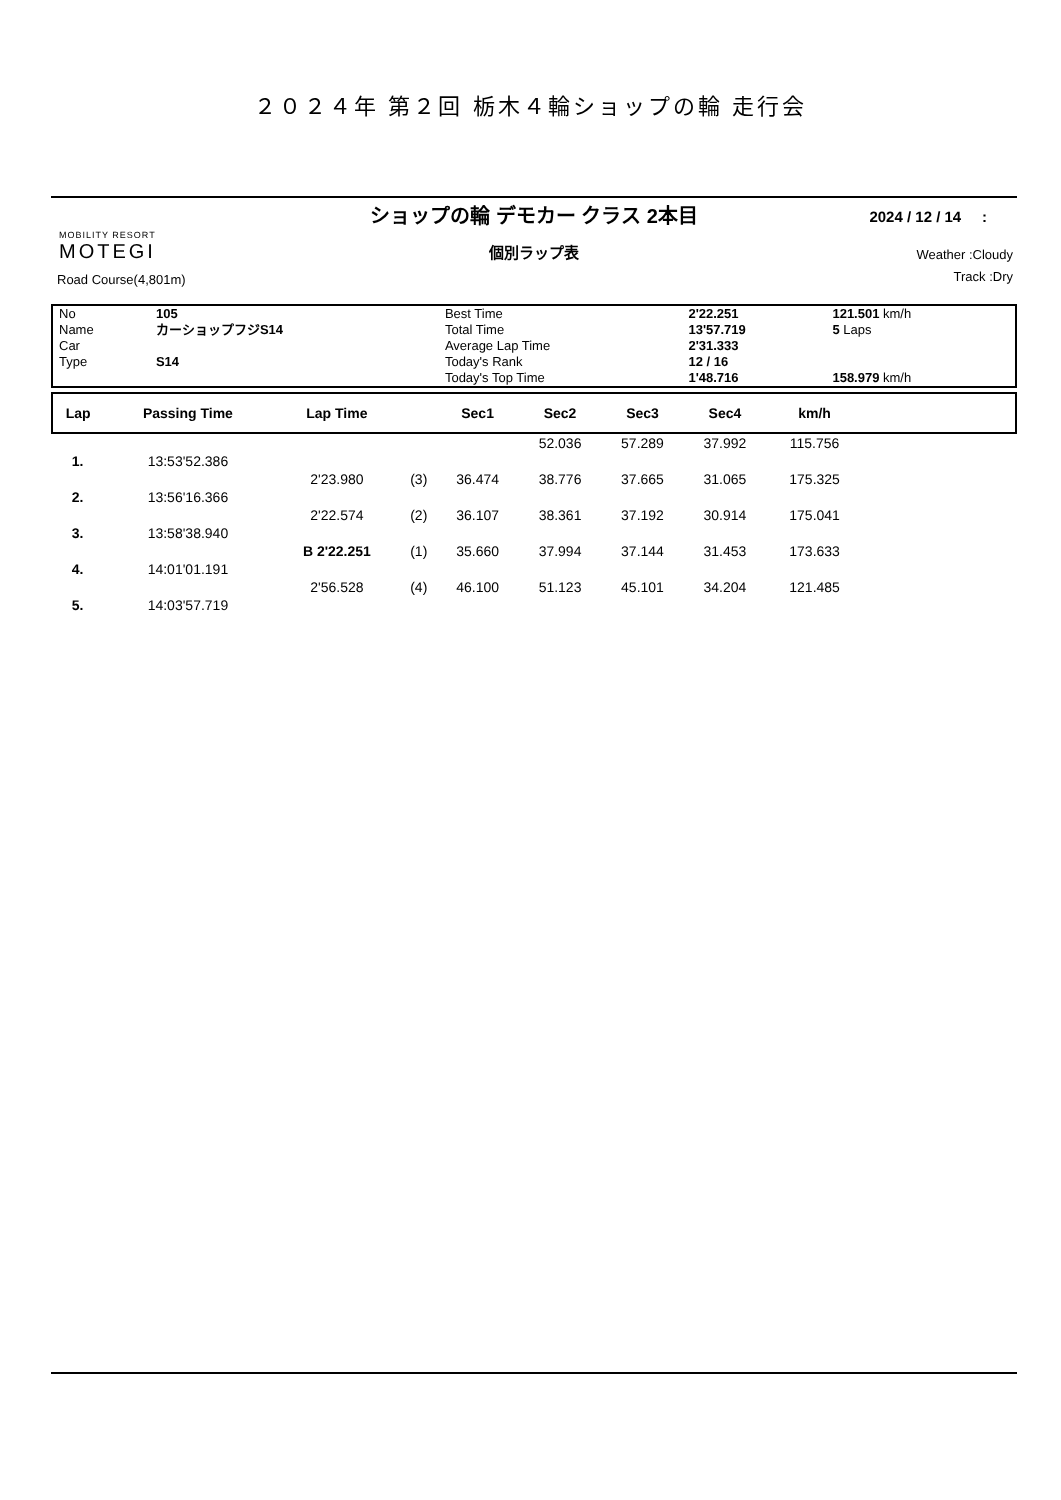２０２４年 第２回 栃木４輪ショップの輪 走行会
ショップの輪 デモカー クラス 2本目
2024 / 12 / 14 :
個別ラップ表
MOBILITY RESORT
MOTEGI
Road Course(4,801m)
Weather :Cloudy
Track :Dry
| No | 105 | Best Time | 2'22.251 | 121.501 km/h |
| Name | カーショップフジS14 | Total Time | 13'57.719 | 5 Laps |
| Car | | Average Lap Time | 2'31.333 | |
| Type | S14 | Today's Rank | 12 / 16 | |
| | | Today's Top Time | 1'48.716 | 158.979 km/h |
| Lap | Passing Time | Lap Time | | Sec1 | Sec2 | Sec3 | Sec4 | km/h | |
| --- | --- | --- | --- | --- | --- | --- | --- | --- | --- |
| | | | | | 52.036 | 57.289 | 37.992 | 115.756 | |
| 1. | 13:53'52.386 | | | | | | | | |
| | | 2'23.980 | (3) | 36.474 | 38.776 | 37.665 | 31.065 | 175.325 | |
| 2. | 13:56'16.366 | | | | | | | | |
| | | 2'22.574 | (2) | 36.107 | 38.361 | 37.192 | 30.914 | 175.041 | |
| 3. | 13:58'38.940 | | | | | | | | |
| | | B 2'22.251 | (1) | 35.660 | 37.994 | 37.144 | 31.453 | 173.633 | |
| 4. | 14:01'01.191 | | | | | | | | |
| | | 2'56.528 | (4) | 46.100 | 51.123 | 45.101 | 34.204 | 121.485 | |
| 5. | 14:03'57.719 | | | | | | | | |